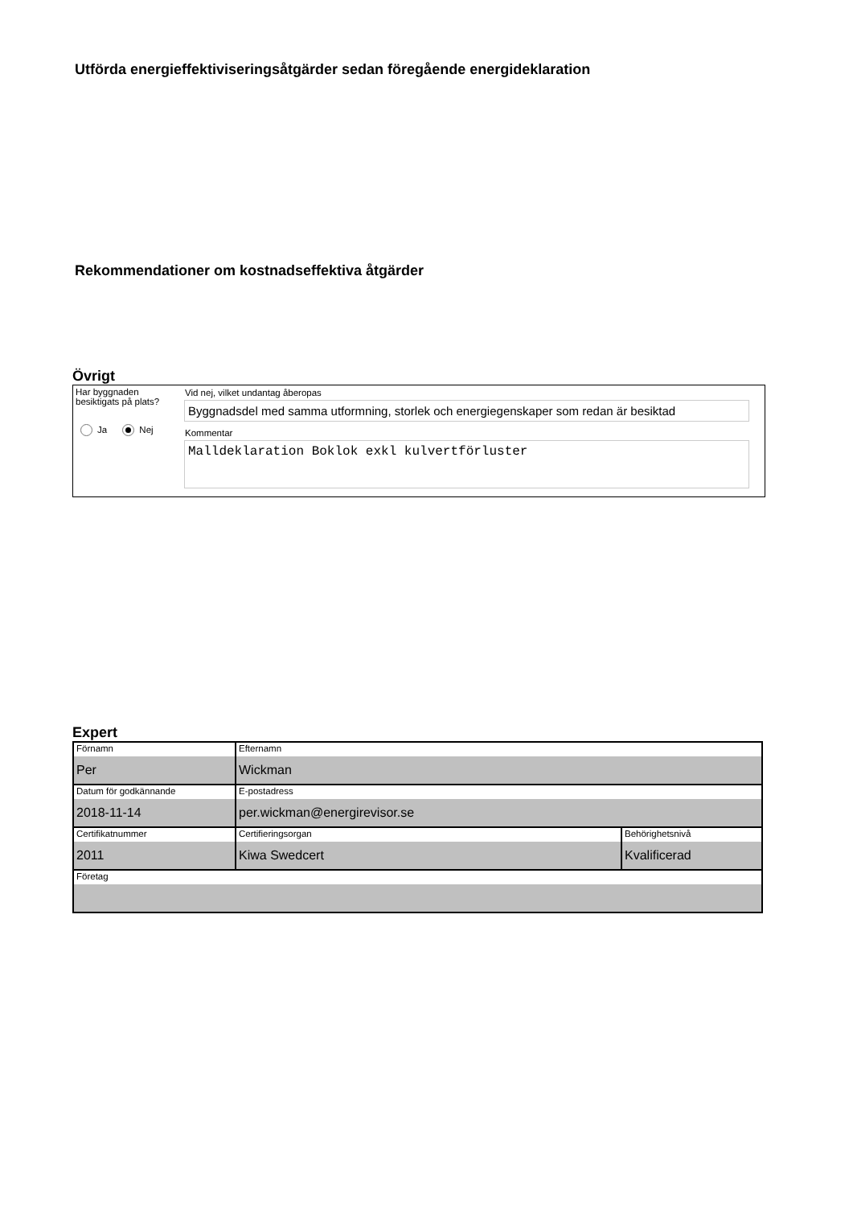Utförda energieffektiviseringsåtgärder sedan föregående energideklaration
Rekommendationer om kostnadseffektiva åtgärder
Övrigt
Har byggnaden besiktigats på plats?
Ja Nej
Vid nej, vilket undantag åberopas
Byggnadsdel med samma utformning, storlek och energiegenskaper som redan är besiktad
Kommentar
Malldeklaration Boklok exkl kulvertförluster
Expert
| Förnamn Per | Efternamn Wickman | |
| Datum för godkännande 2018-11-14 | E-postadress per.wickman@energirevisor.se | |
| Certifikatnummer 2011 | Certifieringsorgan Kiwa Swedcert | Behörighetsnivå Kvalificerad |
| Företag | | |